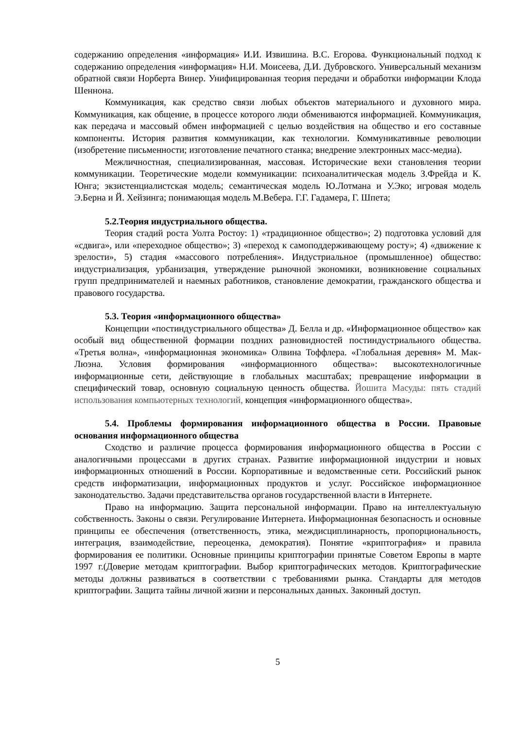содержанию определения «информация» И.И. Извишина. В.С. Егорова. Функциональный подход к содержанию определения «информация» Н.И. Моисеева, Д.И. Дубровского. Универсальный механизм обратной связи Норберта Винер. Унифицированная теория передачи и обработки информации Клода Шеннона.
Коммуникация, как средство связи любых объектов материального и духовного мира. Коммуникация, как общение, в процессе которого люди обмениваются информацией. Коммуникация, как передача и массовый обмен информацией с целью воздействия на общество и его составные компоненты. История развития коммуникации, как технологии. Коммуникативные революции (изобретение письменности; изготовление печатного станка; внедрение электронных масс-медиа).
Межличностная, специализированная, массовая. Исторические вехи становления теории коммуникации. Теоретические модели коммуникации: психоаналитическая модель З.Фрейда и К. Юнга; экзистенциалистская модель; семантическая модель Ю.Лотмана и У.Эко; игровая модель Э.Берна и Й. Хейзинга; понимающая модель М.Вебера. Г.Г. Гадамера, Г. Шпета;
5.2.Теория индустриального общества.
Теория стадий роста Уолта Ростоу: 1) «традиционное общество»; 2) подготовка условий для «сдвига», или «переходное общество»; 3) «переход к самоподдерживающему росту»; 4) «движение к зрелости», 5) стадия «массового потребления». Индустриальное (промышленное) общество: индустриализация, урбанизация, утверждение рыночной экономики, возникновение социальных групп предпринимателей и наемных работников, становление демократии, гражданского общества и правового государства.
5.3. Теория «информационного общества»
Концепции «постиндустриального общества» Д. Белла и др. «Информационное общество» как особый вид общественной формации поздних разновидностей постиндустриального общества. «Третья волна», «информационная экономика» Олвина Тоффлера. «Глобальная деревня» М. Мак-Люэна. Условия формирования «информационного общества»: высокотехнологичные информационные сети, действующие в глобальных масштабах; превращение информации в специфический товар, основную социальную ценность общества. Йошита Масуды: пять стадий использования компьютерных технологий, концепция «информационного общества».
5.4. Проблемы формирования информационного общества в России. Правовые основания информационного общества
Сходство и различие процесса формирования информационного общества в России с аналогичными процессами в других странах. Развитие информационной индустрии и новых информационных отношений в России. Корпоративные и ведомственные сети. Российский рынок средств информатизации, информационных продуктов и услуг. Российское информационное законодательство. Задачи представительства органов государственной власти в Интернете.
Право на информацию. Защита персональной информации. Право на интеллектуальную собственность. Законы о связи. Регулирование Интернета. Информационная безопасность и основные принципы ее обеспечения (ответственность, этика, междисциплинарность, пропорциональность, интеграция, взаимодействие, переоценка, демократия). Понятие «криптография» и правила формирования ее политики. Основные принципы криптографии принятые Советом Европы в марте 1997 г.(Доверие методам криптографии. Выбор криптографических методов. Криптографические методы должны развиваться в соответствии с требованиями рынка. Стандарты для методов криптографии. Защита тайны личной жизни и персональных данных. Законный доступ.
5